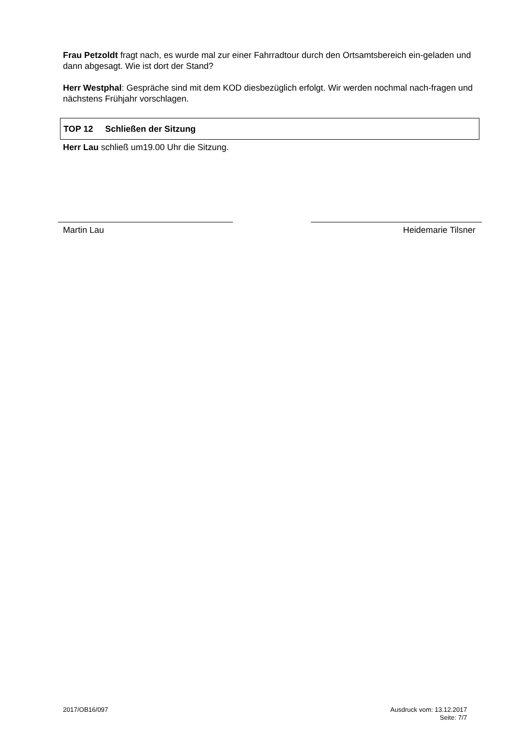Frau Petzoldt fragt nach, es wurde mal zur einer Fahrradtour durch den Ortsamtsbereich ein-geladen und dann abgesagt. Wie ist dort der Stand?
Herr Westphal: Gespräche sind mit dem KOD diesbezüglich erfolgt. Wir werden nochmal nach-fragen und nächstens Frühjahr vorschlagen.
TOP 12 Schließen der Sitzung
Herr Lau schließ um19.00 Uhr die Sitzung.
Martin Lau Heidemarie Tilsner
2017/OB16/097 Ausdruck vom: 13.12.2017
Seite: 7/7